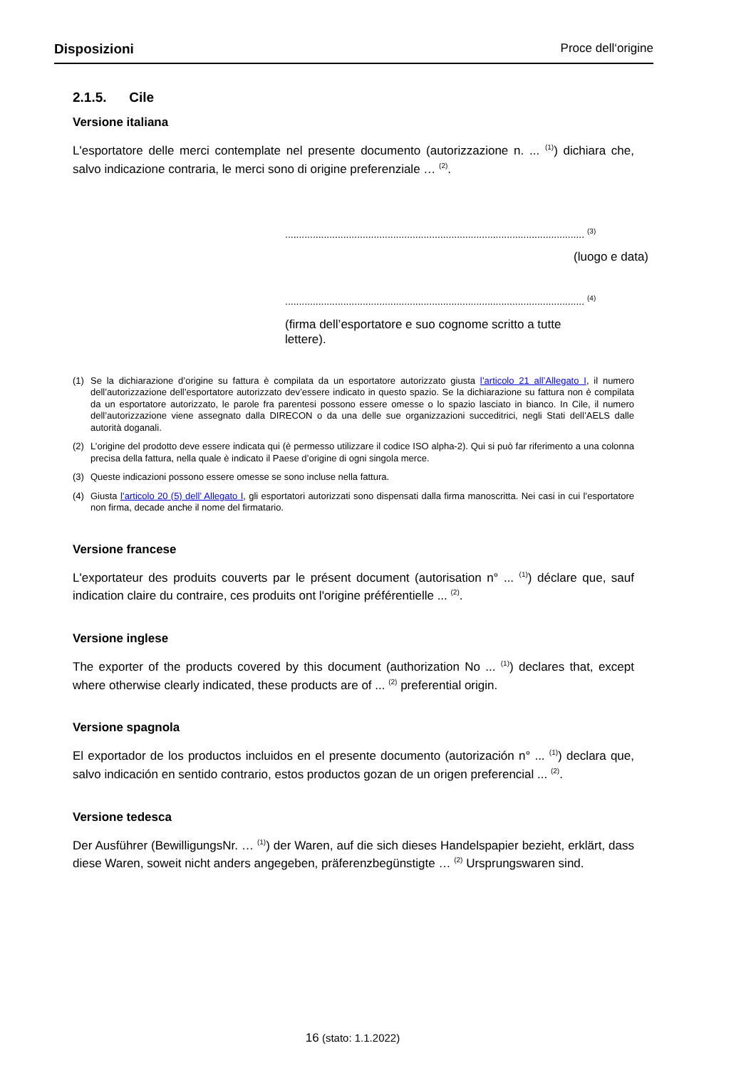Disposizioni Proce dell‘origine
2.1.5. Cile
Versione italiana
L'esportatore delle merci contemplate nel presente documento (autorizzazione n. ... <sup>(1)</sup>) dichiara che, salvo indicazione contraria, le merci sono di origine preferenziale … <sup>(2)</sup>.
............................................................................................................ <sup>(3)</sup>
(luogo e data)
............................................................................................................ <sup>(4)</sup>
(firma dell’esportatore e suo cognome scritto a tutte
lettere).
(1) Se la dichiarazione d’origine su fattura è compilata da un esportatore autorizzato giusta l’articolo 21 all’Allegato I, il numero dell’autorizzazione dell’esportatore autorizzato dev’essere indicato in questo spazio. Se la dichiarazione su fattura non è compilata da un esportatore autorizzato, le parole fra parentesi possono essere omesse o lo spazio lasciato in bianco. In Cile, il numero dell’autorizzazione viene assegnato dalla DIRECON o da una delle sue organizzazioni succeditrici, negli Stati dell’AELS dalle autorità doganali.
(2) L’origine del prodotto deve essere indicata qui (è permesso utilizzare il codice ISO alpha-2). Qui si può far riferimento a una colonna precisa della fattura, nella quale è indicato il Paese d’origine di ogni singola merce.
(3) Queste indicazioni possono essere omesse se sono incluse nella fattura.
(4) Giusta l’articolo 20 (5) dell’ Allegato I, gli esportatori autorizzati sono dispensati dalla firma manoscritta. Nei casi in cui l’esportatore non firma, decade anche il nome del firmatario.
Versione francese
L'exportateur des produits couverts par le présent document (autorisation n° ... <sup>(1)</sup>) déclare que, sauf indication claire du contraire, ces produits ont l'origine préférentielle ... <sup>(2)</sup>.
Versione inglese
The exporter of the products covered by this document (authorization No ... <sup>(1)</sup>) declares that, except where otherwise clearly indicated, these products are of ... <sup>(2)</sup> preferential origin.
Versione spagnola
El exportador de los productos incluidos en el presente documento (autorización n° ... <sup>(1)</sup>) declara que, salvo indicación en sentido contrario, estos productos gozan de un origen preferencial ... <sup>(2)</sup>.
Versione tedesca
Der Ausführer (BewilligungsNr. … <sup>(1)</sup>) der Waren, auf die sich dieses Handelspapier bezieht, erklärt, dass diese Waren, soweit nicht anders angegeben, präferenzbegünstigte … <sup>(2)</sup> Ursprungswaren sind.
16 (stato: 1.1.2022)